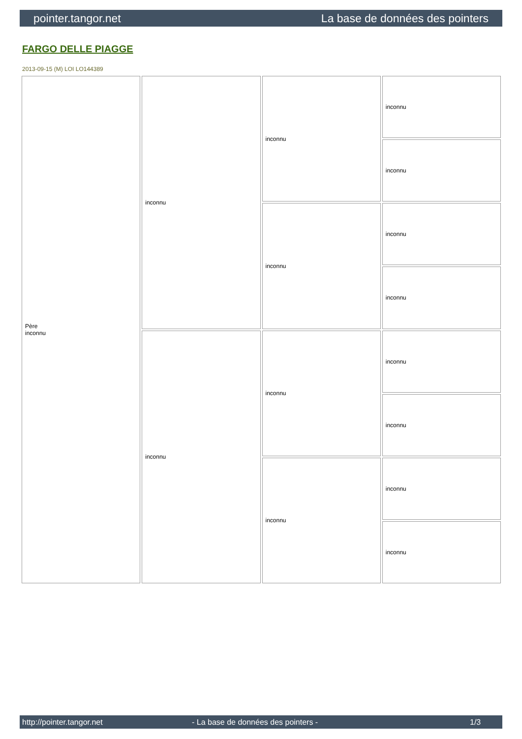pointer.tangor.net La base de données des pointers
FARGO DELLE PIAGGE
2013-09-15 (M) LOI LO144389
| Père inconnu | inconnu | inconnu | inconnu |
| | | | inconnu |
| | | inconnu | inconnu |
| | | | inconnu |
| | inconnu | inconnu | inconnu |
| | | | inconnu |
| | | inconnu | inconnu |
| | | | inconnu |
http://pointer.tangor.net - La base de données des pointers - 1/3